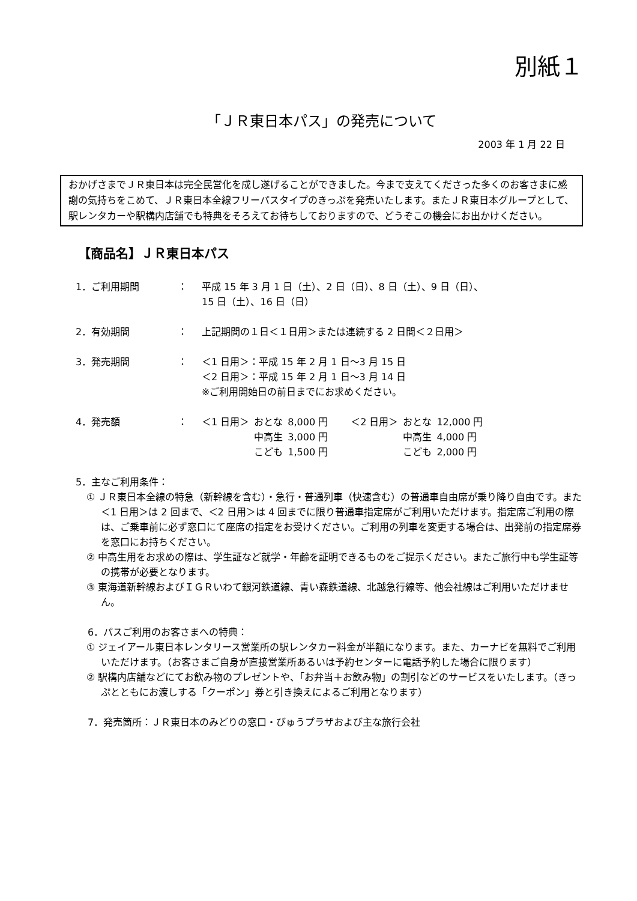別紙１
「ＪＲ東日本パス」の発売について
2003 年 1 月 22 日
おかげさまでＪＲ東日本は完全民営化を成し遂げることができました。今まで支えてくださった多くのお客さまに感謝の気持ちをこめて、ＪＲ東日本全線フリーパスタイプのきっぷを発売いたします。またＪＲ東日本グループとして、駅レンタカーや駅構内店舗でも特典をそろえてお待ちしておりますので、どうぞこの機会にお出かけください。
【商品名】ＪＲ東日本パス
1．ご利用期間 ： 平成 15 年 3 月 1 日（土）、2 日（日）、8 日（土）、9 日（日）、
15 日（土）、16 日（日）
2．有効期間 ： 上記期間の１日＜１日用＞または連続する 2 日間＜２日用＞
3．発売期間 ： ＜1 日用＞：平成 15 年 2 月 1 日～3 月 15 日
＜2 日用＞：平成 15 年 2 月 1 日～3 月 14 日
※ご利用開始日の前日までにお求めください。
4．発売額 ：
| ＜1 日用＞ | おとな | 8,000 円 | ＜2 日用＞ | おとな | 12,000 円 |
| | 中高生 | 3,000 円 | | 中高生 | 4,000 円 |
| | こども | 1,500 円 | | こども | 2,000 円 |
5．主なご利用条件：
① ＪＲ東日本全線の特急（新幹線を含む）・急行・普通列車（快速含む）の普通車自由席が乗り降り自由です。また＜1 日用＞は 2 回まで、＜2 日用＞は 4 回までに限り普通車指定席がご利用いただけます。指定席ご利用の際は、ご乗車前に必ず窓口にて座席の指定をお受けください。ご利用の列車を変更する場合は、出発前の指定席券を窓口にお持ちください。
② 中高生用をお求めの際は、学生証など就学・年齢を証明できるものをご提示ください。またご旅行中も学生証等の携帯が必要となります。
③ 東海道新幹線およびＩＧＲいわて銀河鉄道線、青い森鉄道線、北越急行線等、他会社線はご利用いただけません。
6．パスご利用のお客さまへの特典：
① ジェイアール東日本レンタリース営業所の駅レンタカー料金が半額になります。また、カーナビを無料でご利用いただけます。（お客さまご自身が直接営業所あるいは予約センターに電話予約した場合に限ります）
② 駅構内店舗などにてお飲み物のプレゼントや、「お弁当＋お飲み物」の割引などのサービスをいたします。（きっぷとともにお渡しする「クーポン」券と引き換えによるご利用となります）
7．発売箇所：ＪＲ東日本のみどりの窓口・びゅうプラザおよび主な旅行会社